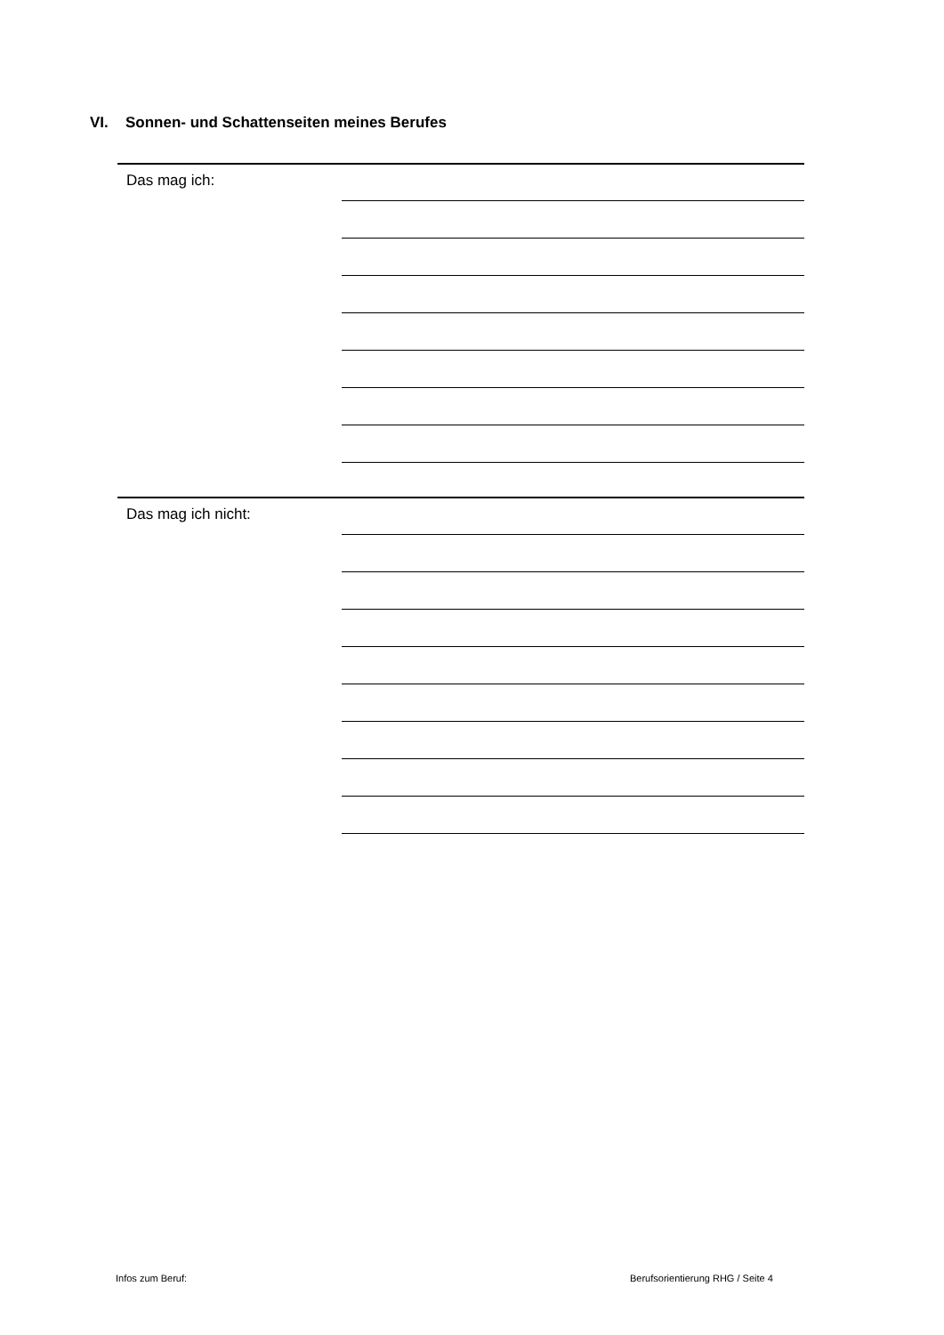VI. Sonnen- und Schattenseiten meines Berufes
Das mag ich:
Das mag ich nicht:
Infos zum Beruf:
Berufsorientierung RHG / Seite 4